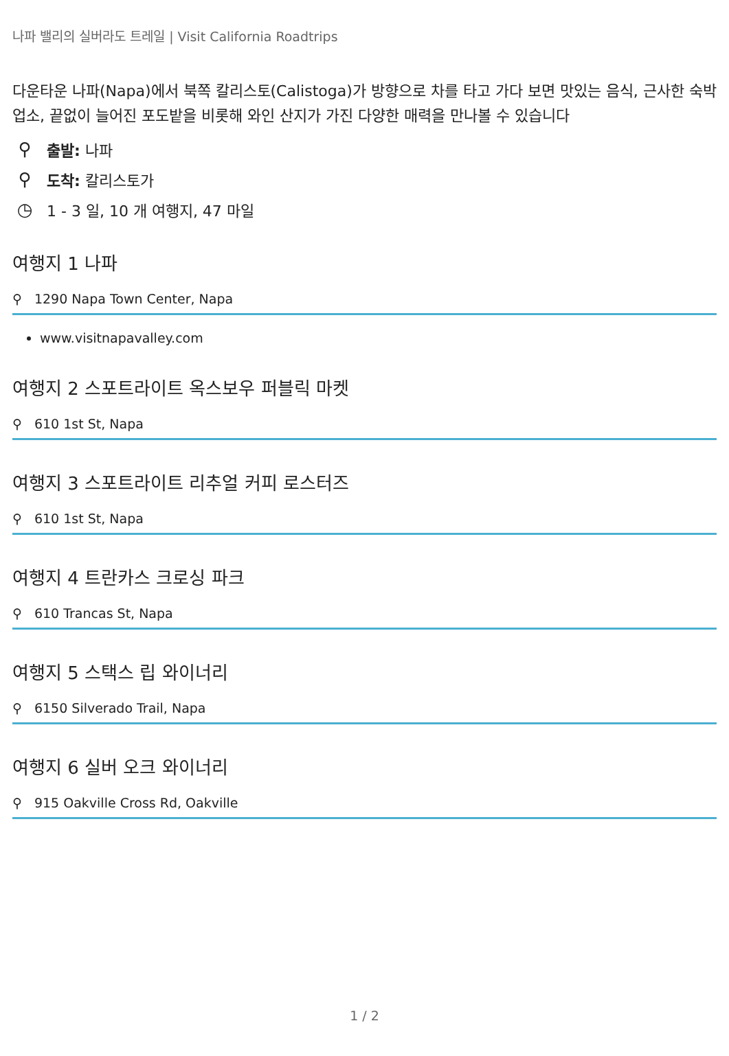나파 밸리의 실버라도 트레일 | Visit California Roadtrips
다운타운 나파(Napa)에서 북쪽 칼리스토(Calistoga)가 방향으로 차를 타고 가다 보면 맛있는 음식, 근사한 숙박업소, 끝없이 늘어진 포도밭을 비롯해 와인 산지가 가진 다양한 매력을 만나볼 수 있습니다
⚲ 출발: 나파
⚲ 도착: 칼리스토가
◷ 1 - 3 일, 10 개 여행지, 47 마일
여행지 1 나파
⚲ 1290 Napa Town Center, Napa
www.visitnapavalley.com
여행지 2 스포트라이트 옥스보우 퍼블릭 마켓
⚲ 610 1st St, Napa
여행지 3 스포트라이트 리추얼 커피 로스터즈
⚲ 610 1st St, Napa
여행지 4 트란카스 크로싱 파크
⚲ 610 Trancas St, Napa
여행지 5 스택스 립 와이너리
⚲ 6150 Silverado Trail, Napa
여행지 6 실버 오크 와이너리
⚲ 915 Oakville Cross Rd, Oakville
1 / 2